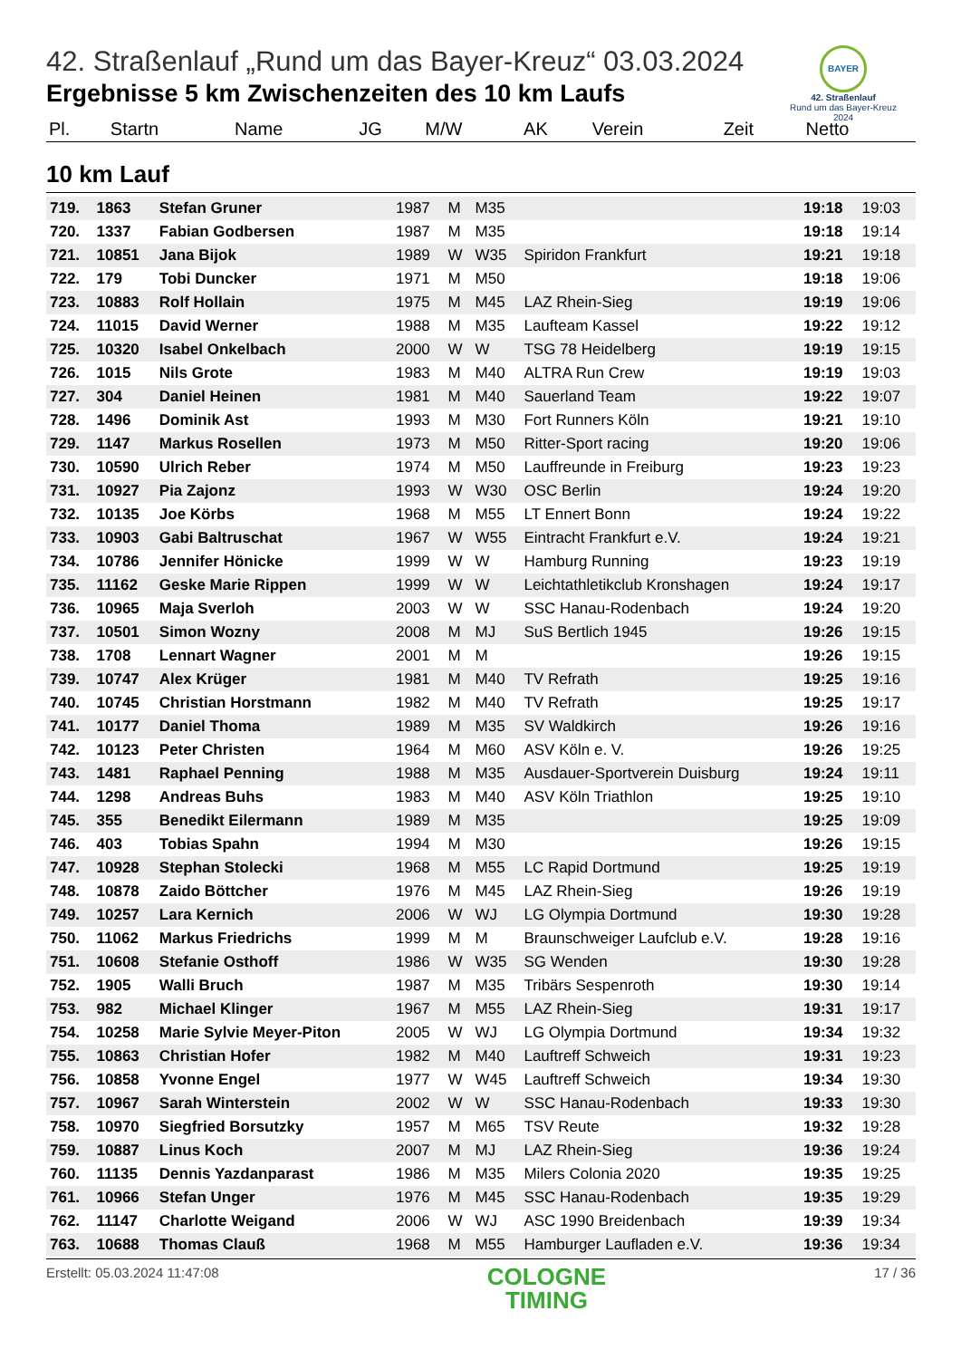BAYER
42. Straßenlauf
Rund um das Bayer-Kreuz
2024
42. Straßenlauf „Rund um das Bayer-Kreuz“ 03.03.2024
Ergebnisse 5 km Zwischenzeiten des 10 km Laufs
| Pl. | Startn | Name | JG | M/W | AK | Verein | Zeit | Netto |
| --- | --- | --- | --- | --- | --- | --- | --- | --- |
10 km Lauf
| 719. | 1863 | Stefan Gruner | 1987 | M | M35 | | 19:18 | 19:03 |
| 720. | 1337 | Fabian Godbersen | 1987 | M | M35 | | 19:18 | 19:14 |
| 721. | 10851 | Jana Bijok | 1989 | W | W35 | Spiridon Frankfurt | 19:21 | 19:18 |
| 722. | 179 | Tobi Duncker | 1971 | M | M50 | | 19:18 | 19:06 |
| 723. | 10883 | Rolf Hollain | 1975 | M | M45 | LAZ Rhein-Sieg | 19:19 | 19:06 |
| 724. | 11015 | David Werner | 1988 | M | M35 | Laufteam Kassel | 19:22 | 19:12 |
| 725. | 10320 | Isabel Onkelbach | 2000 | W | W | TSG 78 Heidelberg | 19:19 | 19:15 |
| 726. | 1015 | Nils Grote | 1983 | M | M40 | ALTRA Run Crew | 19:19 | 19:03 |
| 727. | 304 | Daniel Heinen | 1981 | M | M40 | Sauerland Team | 19:22 | 19:07 |
| 728. | 1496 | Dominik Ast | 1993 | M | M30 | Fort Runners Köln | 19:21 | 19:10 |
| 729. | 1147 | Markus Rosellen | 1973 | M | M50 | Ritter-Sport racing | 19:20 | 19:06 |
| 730. | 10590 | Ulrich Reber | 1974 | M | M50 | Lauffreunde in Freiburg | 19:23 | 19:23 |
| 731. | 10927 | Pia Zajonz | 1993 | W | W30 | OSC Berlin | 19:24 | 19:20 |
| 732. | 10135 | Joe Körbs | 1968 | M | M55 | LT Ennert Bonn | 19:24 | 19:22 |
| 733. | 10903 | Gabi Baltruschat | 1967 | W | W55 | Eintracht Frankfurt e.V. | 19:24 | 19:21 |
| 734. | 10786 | Jennifer Hönicke | 1999 | W | W | Hamburg Running | 19:23 | 19:19 |
| 735. | 11162 | Geske Marie Rippen | 1999 | W | W | Leichtathletikclub Kronshagen | 19:24 | 19:17 |
| 736. | 10965 | Maja Sverloh | 2003 | W | W | SSC Hanau-Rodenbach | 19:24 | 19:20 |
| 737. | 10501 | Simon Wozny | 2008 | M | MJ | SuS Bertlich 1945 | 19:26 | 19:15 |
| 738. | 1708 | Lennart Wagner | 2001 | M | M | | 19:26 | 19:15 |
| 739. | 10747 | Alex Krüger | 1981 | M | M40 | TV Refrath | 19:25 | 19:16 |
| 740. | 10745 | Christian Horstmann | 1982 | M | M40 | TV Refrath | 19:25 | 19:17 |
| 741. | 10177 | Daniel Thoma | 1989 | M | M35 | SV Waldkirch | 19:26 | 19:16 |
| 742. | 10123 | Peter Christen | 1964 | M | M60 | ASV Köln e. V. | 19:26 | 19:25 |
| 743. | 1481 | Raphael Penning | 1988 | M | M35 | Ausdauer-Sportverein Duisburg | 19:24 | 19:11 |
| 744. | 1298 | Andreas Buhs | 1983 | M | M40 | ASV Köln Triathlon | 19:25 | 19:10 |
| 745. | 355 | Benedikt Eilermann | 1989 | M | M35 | | 19:25 | 19:09 |
| 746. | 403 | Tobias Spahn | 1994 | M | M30 | | 19:26 | 19:15 |
| 747. | 10928 | Stephan Stolecki | 1968 | M | M55 | LC Rapid Dortmund | 19:25 | 19:19 |
| 748. | 10878 | Zaido Böttcher | 1976 | M | M45 | LAZ Rhein-Sieg | 19:26 | 19:19 |
| 749. | 10257 | Lara Kernich | 2006 | W | WJ | LG Olympia Dortmund | 19:30 | 19:28 |
| 750. | 11062 | Markus Friedrichs | 1999 | M | M | Braunschweiger Laufclub e.V. | 19:28 | 19:16 |
| 751. | 10608 | Stefanie Osthoff | 1986 | W | W35 | SG Wenden | 19:30 | 19:28 |
| 752. | 1905 | Walli Bruch | 1987 | M | M35 | Tribärs Sespenroth | 19:30 | 19:14 |
| 753. | 982 | Michael Klinger | 1967 | M | M55 | LAZ Rhein-Sieg | 19:31 | 19:17 |
| 754. | 10258 | Marie Sylvie Meyer-Piton | 2005 | W | WJ | LG Olympia Dortmund | 19:34 | 19:32 |
| 755. | 10863 | Christian Hofer | 1982 | M | M40 | Lauftreff Schweich | 19:31 | 19:23 |
| 756. | 10858 | Yvonne Engel | 1977 | W | W45 | Lauftreff Schweich | 19:34 | 19:30 |
| 757. | 10967 | Sarah Winterstein | 2002 | W | W | SSC Hanau-Rodenbach | 19:33 | 19:30 |
| 758. | 10970 | Siegfried Borsutzky | 1957 | M | M65 | TSV Reute | 19:32 | 19:28 |
| 759. | 10887 | Linus Koch | 2007 | M | MJ | LAZ Rhein-Sieg | 19:36 | 19:24 |
| 760. | 11135 | Dennis Yazdanparast | 1986 | M | M35 | Milers Colonia 2020 | 19:35 | 19:25 |
| 761. | 10966 | Stefan Unger | 1976 | M | M45 | SSC Hanau-Rodenbach | 19:35 | 19:29 |
| 762. | 11147 | Charlotte Weigand | 2006 | W | WJ | ASC 1990 Breidenbach | 19:39 | 19:34 |
| 763. | 10688 | Thomas Clauß | 1968 | M | M55 | Hamburger Laufladen e.V. | 19:36 | 19:34 |
Erstellt: 05.03.2024 11:47:08
COLOGNE
TIMING
17 / 36